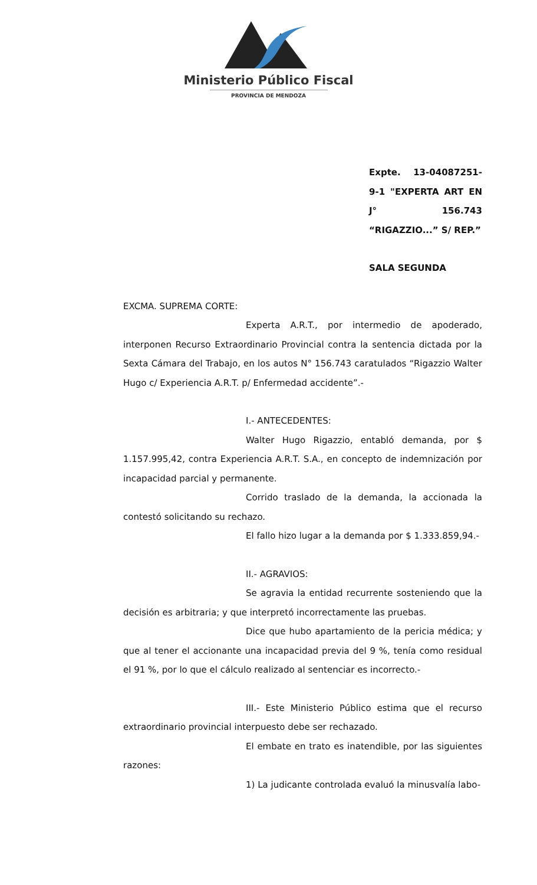Ministerio Público Fiscal
PROVINCIA DE MENDOZA
Expte. 13-04087251-9-1 "EXPERTA ART EN J° 156.743 “RIGAZZIO...” S/ REP.”
SALA SEGUNDA
EXCMA. SUPREMA CORTE:
Experta A.R.T., por intermedio de apoderado, interponen Recurso Extraordinario Provincial contra la sentencia dictada por la Sexta Cámara del Trabajo, en los autos N° 156.743 caratulados “Rigazzio Walter Hugo c/ Experiencia A.R.T. p/ Enfermedad accidente”.-
I.- ANTECEDENTES:
Walter Hugo Rigazzio, entabló demanda, por $ 1.157.995,42, contra Experiencia A.R.T. S.A., en concepto de indemnización por incapacidad parcial y permanente.
Corrido traslado de la demanda, la accionada la contestó solicitando su rechazo.
El fallo hizo lugar a la demanda por $ 1.333.859,94.-
II.- AGRAVIOS:
Se agravia la entidad recurrente sosteniendo que la decisión es arbitraria; y que interpretó incorrectamente las pruebas.
Dice que hubo apartamiento de la pericia médica; y que al tener el accionante una incapacidad previa del 9 %, tenía como residual el 91 %, por lo que el cálculo realizado al sentenciar es incorrecto.-
III.- Este Ministerio Público estima que el recurso extraordinario provincial interpuesto debe ser rechazado.
El embate en trato es inatendible, por las siguientes razones:
1) La judicante controlada evaluó la minusvalía labo-